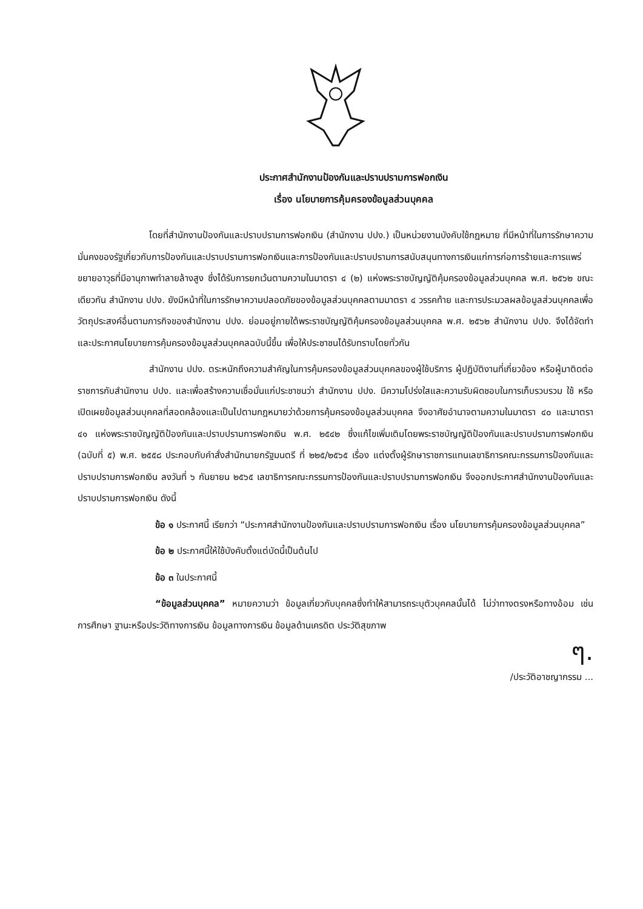ประกาศสำนักงานป้องกันและปราบปรามการฟอกเงิน
เรื่อง นโยบายการคุ้มครองข้อมูลส่วนบุคคล
โดยที่สำนักงานป้องกันและปราบปรามการฟอกเงิน (สำนักงาน ปปง.) เป็นหน่วยงานบังคับใช้กฎหมาย ที่มีหน้าที่ในการรักษาความมั่นคงของรัฐเกี่ยวกับการป้องกันและปราบปรามการฟอกเงินและการป้องกันและปราบปรามการสนับสนุนทางการเงินแก่การก่อการร้ายและการแพร่ขยายอาวุธที่มีอานุภาพทำลายล้างสูง ซึ่งได้รับการยกเว้นตามความในมาตรา ๔ (๒) แห่งพระราชบัญญัติคุ้มครองข้อมูลส่วนบุคคล พ.ศ. ๒๕๖๒ ขณะเดียวกัน สำนักงาน ปปง. ยังมีหน้าที่ในการรักษาความปลอดภัยของข้อมูลส่วนบุคคลตามมาตรา ๔ วรรคท้าย และการประมวลผลข้อมูลส่วนบุคคลเพื่อวัตถุประสงค์อื่นตามภารกิจของสำนักงาน ปปง. ย่อมอยู่ภายใต้พระราชบัญญัติคุ้มครองข้อมูลส่วนบุคคล พ.ศ. ๒๕๖๒ สำนักงาน ปปง. จึงได้จัดทำและประกาศนโยบายการคุ้มครองข้อมูลส่วนบุคคลฉบับนี้ขึ้น เพื่อให้ประชาชนได้รับทราบโดยทั่วกัน
สำนักงาน ปปง. ตระหนักถึงความสำคัญในการคุ้มครองข้อมูลส่วนบุคคลของผู้ใช้บริการ ผู้ปฏิบัติงานที่เกี่ยวข้อง หรือผู้มาติดต่อราชการกับสำนักงาน ปปง. และเพื่อสร้างความเชื่อมั่นแก่ประชาชนว่า สำนักงาน ปปง. มีความโปร่งใสและความรับผิดชอบในการเก็บรวบรวม ใช้ หรือเปิดเผยข้อมูลส่วนบุคคลที่สอดคล้องและเป็นไปตามกฎหมายว่าด้วยการคุ้มครองข้อมูลส่วนบุคคล จึงอาศัยอำนาจตามความในมาตรา ๔๐ และมาตรา ๔๑ แห่งพระราชบัญญัติป้องกันและปราบปรามการฟอกเงิน พ.ศ. ๒๕๔๒ ซึ่งแก้ไขเพิ่มเติมโดยพระราชบัญญัติป้องกันและปราบปรามการฟอกเงิน (ฉบับที่ ๕) พ.ศ. ๒๕๕๘ ประกอบกับคำสั่งสำนักนายกรัฐมนตรี ที่ ๒๒๕/๒๕๖๕ เรื่อง แต่งตั้งผู้รักษาราชการแทนเลขาธิการคณะกรรมการป้องกันและปราบปรามการฟอกเงิน ลงวันที่ ๖ กันยายน ๒๕๖๕ เลขาธิการคณะกรรมการป้องกันและปราบปรามการฟอกเงิน จึงออกประกาศสำนักงานป้องกันและปราบปรามการฟอกเงิน ดังนี้
ข้อ ๑ ประกาศนี้ เรียกว่า “ประกาศสำนักงานป้องกันและปราบปรามการฟอกเงิน เรื่อง นโยบายการคุ้มครองข้อมูลส่วนบุคคล”
ข้อ ๒ ประกาศนี้ให้ใช้บังคับตั้งแต่บัดนี้เป็นต้นไป
ข้อ ๓ ในประกาศนี้
“ข้อมูลส่วนบุคคล” หมายความว่า ข้อมูลเกี่ยวกับบุคคลซึ่งทำให้สามารถระบุตัวบุคคลนั้นได้ ไม่ว่าทางตรงหรือทางอ้อม เช่น การศึกษา ฐานะหรือประวัติทางการเงิน ข้อมูลทางการเงิน ข้อมูลด้านเครดิต ประวัติสุขภาพ
ๆ.
/ประวัติอาชญากรรม ...